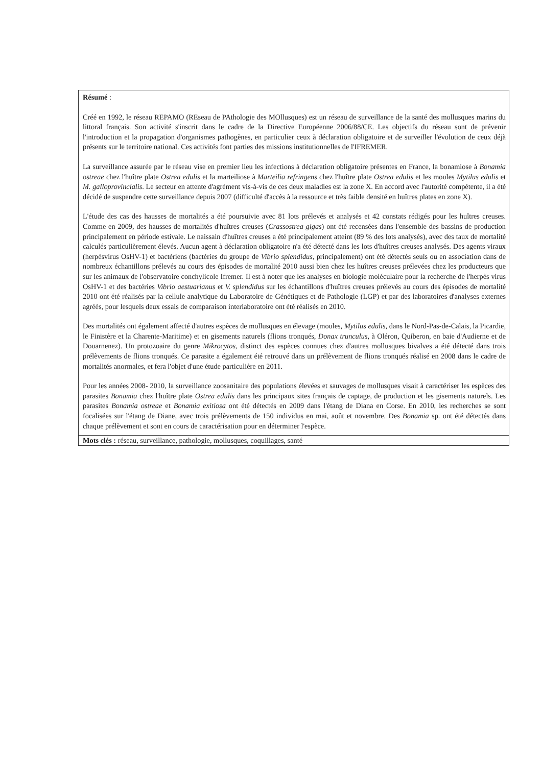Résumé :
Créé en 1992, le réseau REPAMO (REseau de PAthologie des MOllusques) est un réseau de surveillance de la santé des mollusques marins du littoral français. Son activité s'inscrit dans le cadre de la Directive Européenne 2006/88/CE. Les objectifs du réseau sont de prévenir l'introduction et la propagation d'organismes pathogènes, en particulier ceux à déclaration obligatoire et de surveiller l'évolution de ceux déjà présents sur le territoire national. Ces activités font parties des missions institutionnelles de l'IFREMER.
La surveillance assurée par le réseau vise en premier lieu les infections à déclaration obligatoire présentes en France, la bonamiose à Bonamia ostreae chez l'huître plate Ostrea edulis et la marteiliose à Marteilia refringens chez l'huître plate Ostrea edulis et les moules Mytilus edulis et M. galloprovincialis. Le secteur en attente d'agrément vis-à-vis de ces deux maladies est la zone X. En accord avec l'autorité compétente, il a été décidé de suspendre cette surveillance depuis 2007 (difficulté d'accès à la ressource et très faible densité en huîtres plates en zone X).
L'étude des cas des hausses de mortalités a été poursuivie avec 81 lots prélevés et analysés et 42 constats rédigés pour les huîtres creuses. Comme en 2009, des hausses de mortalités d'huîtres creuses (Crassostrea gigas) ont été recensées dans l'ensemble des bassins de production principalement en période estivale. Le naissain d'huîtres creuses a été principalement atteint (89 % des lots analysés), avec des taux de mortalité calculés particulièrement élevés. Aucun agent à déclaration obligatoire n'a été détecté dans les lots d'huîtres creuses analysés. Des agents viraux (herpèsvirus OsHV-1) et bactériens (bactéries du groupe de Vibrio splendidus, principalement) ont été détectés seuls ou en association dans de nombreux échantillons prélevés au cours des épisodes de mortalité 2010 aussi bien chez les huîtres creuses prélevées chez les producteurs que sur les animaux de l'observatoire conchylicole Ifremer. Il est à noter que les analyses en biologie moléculaire pour la recherche de l'herpès virus OsHV-1 et des bactéries Vibrio aestuarianus et V. splendidus sur les échantillons d'huîtres creuses prélevés au cours des épisodes de mortalité 2010 ont été réalisés par la cellule analytique du Laboratoire de Génétiques et de Pathologie (LGP) et par des laboratoires d'analyses externes agréés, pour lesquels deux essais de comparaison interlaboratoire ont été réalisés en 2010.
Des mortalités ont également affecté d'autres espèces de mollusques en élevage (moules, Mytilus edulis, dans le Nord-Pas-de-Calais, la Picardie, le Finistère et la Charente-Maritime) et en gisements naturels (flions tronqués, Donax trunculus, à Oléron, Quiberon, en baie d'Audierne et de Douarnenez). Un protozoaire du genre Mikrocytos, distinct des espèces connues chez d'autres mollusques bivalves a été détecté dans trois prélèvements de flions tronqués. Ce parasite a également été retrouvé dans un prélèvement de flions tronqués réalisé en 2008 dans le cadre de mortalités anormales, et fera l'objet d'une étude particulière en 2011.
Pour les années 2008- 2010, la surveillance zoosanitaire des populations élevées et sauvages de mollusques visait à caractériser les espèces des parasites Bonamia chez l'huître plate Ostrea edulis dans les principaux sites français de captage, de production et les gisements naturels. Les parasites Bonamia ostreae et Bonamia exitiosa ont été détectés en 2009 dans l'étang de Diana en Corse. En 2010, les recherches se sont focalisées sur l'étang de Diane, avec trois prélèvements de 150 individus en mai, août et novembre. Des Bonamia sp. ont été détectés dans chaque prélèvement et sont en cours de caractérisation pour en déterminer l'espèce.
Mots clés : réseau, surveillance, pathologie, mollusques, coquillages, santé